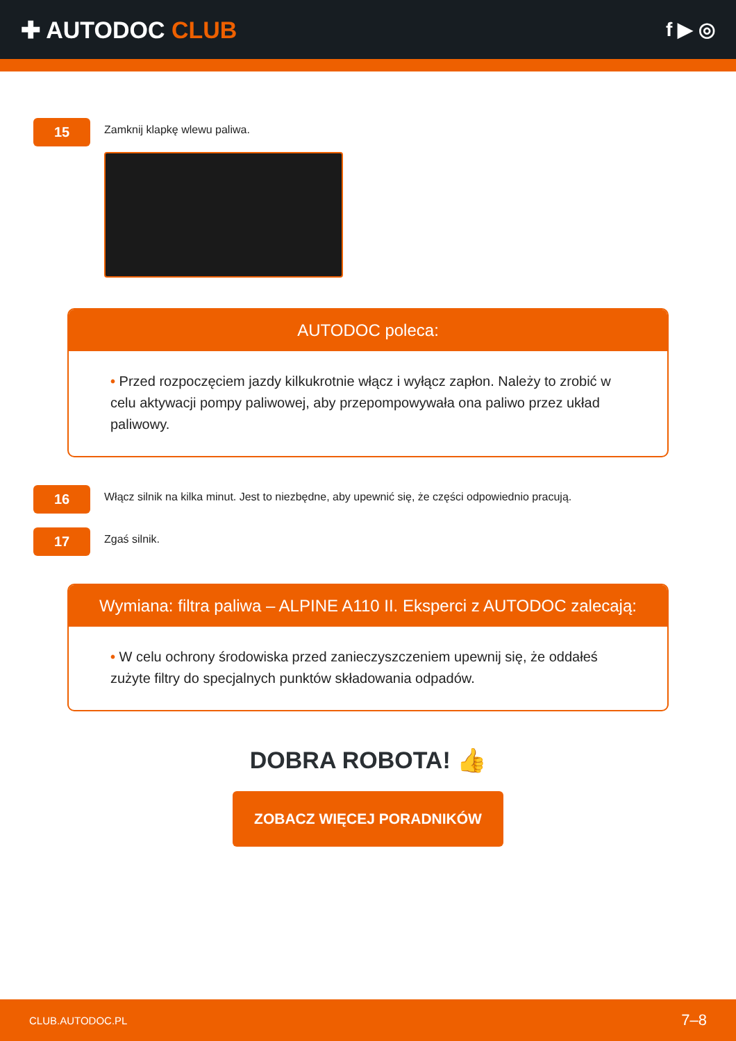✚ AUTODOC CLUB
f ▶ ◎
15
Zamknij klapkę wlewu paliwa.
AUTODOC poleca:
• Przed rozpoczęciem jazdy kilkukrotnie włącz i wyłącz zapłon. Należy to zrobić w celu aktywacji pompy paliwowej, aby przepompowywała ona paliwo przez układ paliwowy.
16
Włącz silnik na kilka minut. Jest to niezbędne, aby upewnić się, że części odpowiednio pracują.
17
Zgaś silnik.
Wymiana: filtra paliwa – ALPINE A110 II. Eksperci z AUTODOC zalecają:
• W celu ochrony środowiska przed zanieczyszczeniem upewnij się, że oddałeś zużyte filtry do specjalnych punktów składowania odpadów.
DOBRA ROBOTA! 👍
ZOBACZ WIĘCEJ PORADNIKÓW
CLUB.AUTODOC.PL 7–8